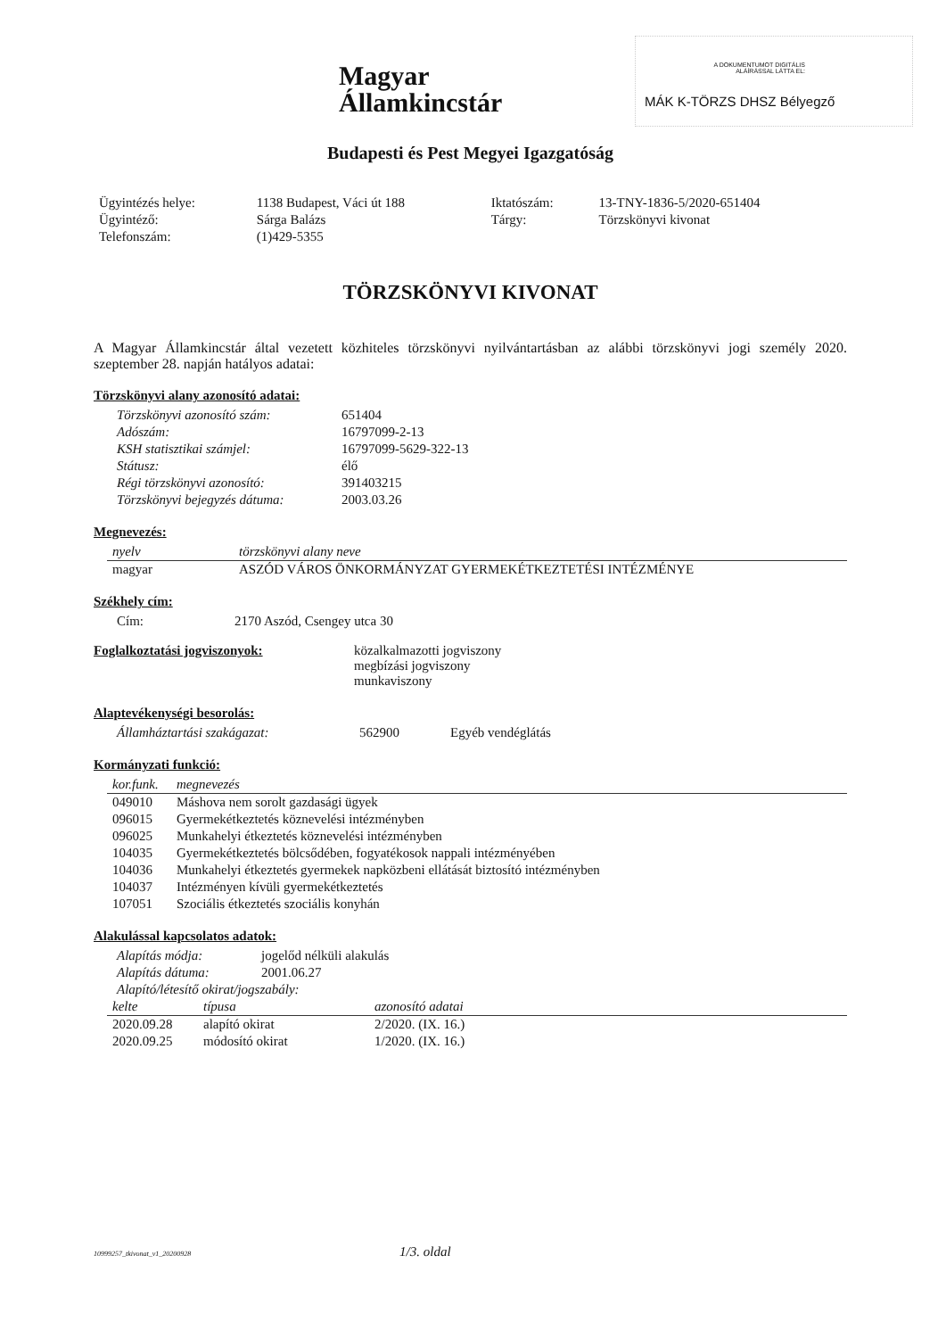Magyar
Államkincstár
A DOKUMENTUMOT DIGITÁLIS
ALÁÍRÁSSAL LÁTTA EL:
MÁK K-TÖRZS DHSZ Bélyegző
Budapesti és Pest Megyei Igazgatóság
| Ügyintézés helye: | 1138 Budapest, Váci út 188 | Iktatószám: | 13-TNY-1836-5/2020-651404 |
| Ügyintéző: | Sárga Balázs | Tárgy: | Törzskönyvi kivonat |
| Telefonszám: | (1)429-5355 | | |
TÖRZSKÖNYVI KIVONAT
A Magyar Államkincstár által vezetett közhiteles törzskönyvi nyilvántartásban az alábbi törzskönyvi jogi személy 2020. szeptember 28. napján hatályos adatai:
Törzskönyvi alany azonosító adatai:
| Törzskönyvi azonosító szám: | 651404 |
| Adószám: | 16797099-2-13 |
| KSH statisztikai számjel: | 16797099-5629-322-13 |
| Státusz: | élő |
| Régi törzskönyvi azonosító: | 391403215 |
| Törzskönyvi bejegyzés dátuma: | 2003.03.26 |
Megnevezés:
| nyelv | törzskönyvi alany neve |
| --- | --- |
| magyar | ASZÓD VÁROS ÖNKORMÁNYZAT GYERMEKÉTKEZTETÉSI INTÉZMÉNYE |
Székhely cím:
| Cím: | 2170 Aszód, Csengey utca 30 |
| Foglalkoztatási jogviszonyok: | közalkalmazotti jogviszony megbízási jogviszony munkaviszony |
Alaptevékenységi besorolás:
| Államháztartási szakágazat: | 562900 | Egyéb vendéglátás |
Kormányzati funkció:
| kor.funk. | megnevezés |
| --- | --- |
| 049010 | Máshova nem sorolt gazdasági ügyek |
| 096015 | Gyermekétkeztetés köznevelési intézményben |
| 096025 | Munkahelyi étkeztetés köznevelési intézményben |
| 104035 | Gyermekétkeztetés bölcsődében, fogyatékosok nappali intézményében |
| 104036 | Munkahelyi étkeztetés gyermekek napközbeni ellátását biztosító intézményben |
| 104037 | Intézményen kívüli gyermekétkeztetés |
| 107051 | Szociális étkeztetés szociális konyhán |
Alakulással kapcsolatos adatok:
| Alapítás módja: | jogelőd nélküli alakulás |
| Alapítás dátuma: | 2001.06.27 |
| Alapító/létesítő okirat/jogszabály: | |
| kelte | típusa | azonosító adatai |
| --- | --- | --- |
| 2020.09.28 | alapító okirat | 2/2020. (IX. 16.) |
| 2020.09.25 | módosító okirat | 1/2020. (IX. 16.) |
10999257_tkivonat_v1_20200928 1/3. oldal